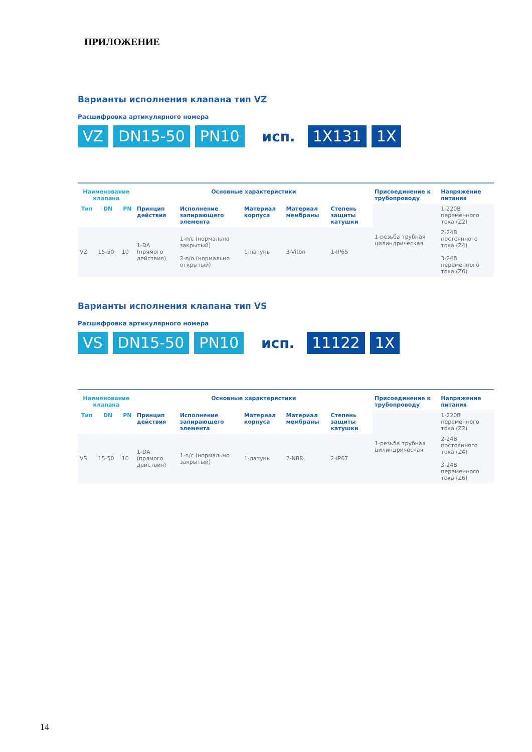ПРИЛОЖЕНИЕ
Варианты исполнения клапана тип VZ
Расшифровка артикулярного номера
VZ DN15-50 PN10 исп. 1X131 1X
| Наименование клапана | | | Основные характеристики | | | | | Присоединение к трубопроводу | Напряжение питания |
| --- | --- | --- | --- | --- | --- | --- | --- | --- | --- |
| Тип | DN | PN | Принцип действия | Исполнение запирающего элемента | Материал корпуса | Материал мембраны | Степень защиты катушки | 1-резьба трубная цилиндрическая | 1-220В переменного тока (Z2) |
| VZ | 15-50 | 10 | 1-DA (прямого действия) | 1-n/c (нормально закрытый) 2-n/o (нормально открытый) | 1-латунь | 3-Viton | 1-IP65 | | 2-24В постоянного тока (Z4) 3-24В переменного тока (Z6) |
Варианты исполнения клапана тип VS
Расшифровка артикулярного номера
VS DN15-50 PN10 исп. 11122 1X
| Наименование клапана | | | Основные характеристики | | | | | Присоединение к трубопроводу | Напряжение питания |
| --- | --- | --- | --- | --- | --- | --- | --- | --- | --- |
| Тип | DN | PN | Принцип действия | Исполнение запирающего элемента | Материал корпуса | Материал мембраны | Степень защиты катушки | 1-резьба трубная цилиндрическая | 1-220В переменного тока (Z2) |
| VS | 15-50 | 10 | 1-DA (прямого действия) | 1-n/c (нормально закрытый) | 1-латунь | 2-NBR | 2-IP67 | | 2-24В постоянного тока (Z4) 3-24В переменного тока (Z6) |
14